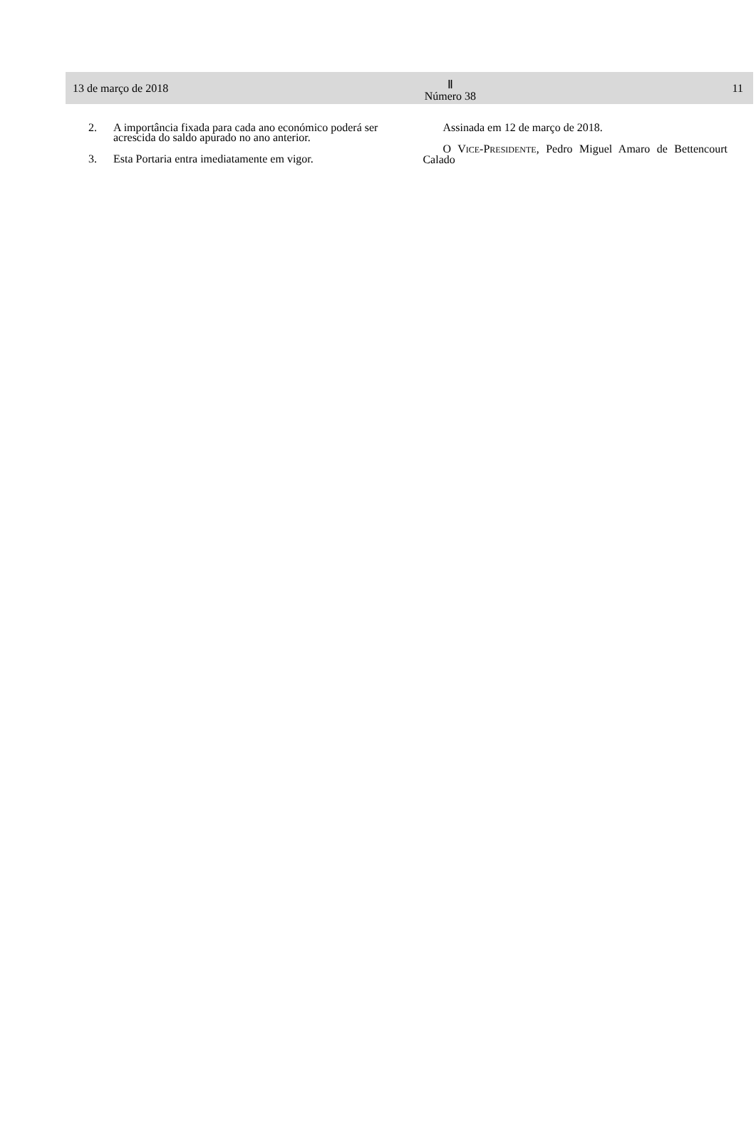13 de março de 2018
Ⅱ
Número 38
11
2. A importância fixada para cada ano económico poderá ser acrescida do saldo apurado no ano anterior.
3. Esta Portaria entra imediatamente em vigor.
Assinada em 12 de março de 2018.
O VICE-PRESIDENTE, Pedro Miguel Amaro de Bettencourt Calado